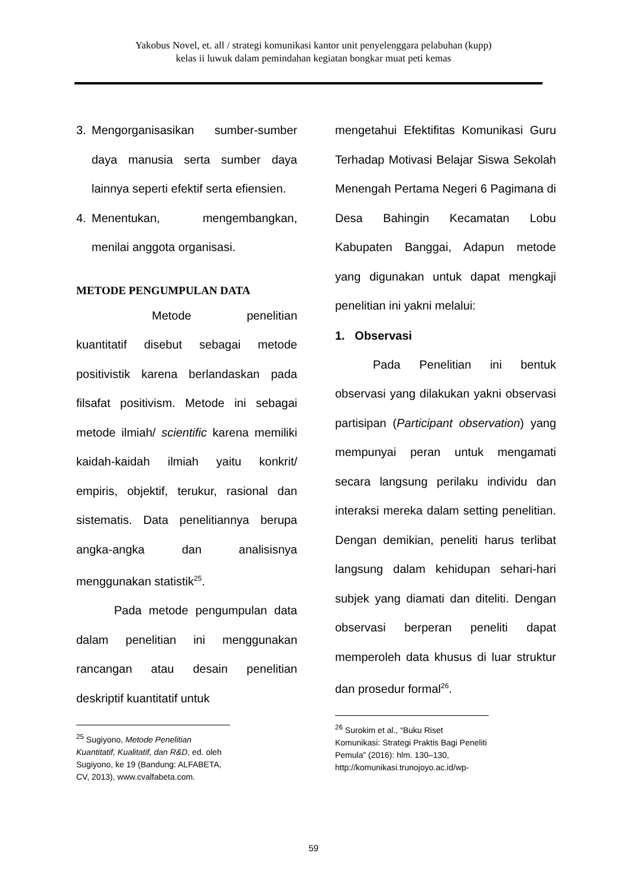Yakobus Novel, et. all / strategi komunikasi kantor unit penyelenggara pelabuhan (kupp)
kelas ii luwuk dalam pemindahan kegiatan bongkar muat peti kemas
3. Mengorganisasikan sumber-sumber daya manusia serta sumber daya lainnya seperti efektif serta efiensien.
4. Menentukan, mengembangkan, menilai anggota organisasi.
METODE PENGUMPULAN DATA
Metode penelitian kuantitatif disebut sebagai metode positivistik karena berlandaskan pada filsafat positivism. Metode ini sebagai metode ilmiah/ scientific karena memiliki kaidah-kaidah ilmiah yaitu konkrit/ empiris, objektif, terukur, rasional dan sistematis. Data penelitiannya berupa angka-angka dan analisisnya menggunakan statistik<sup>25</sup>.
Pada metode pengumpulan data dalam penelitian ini menggunakan rancangan atau desain penelitian deskriptif kuantitatif untuk
<sup>25</sup> Sugiyono, Metode Penelitian Kuantitatif, Kualitatif, dan R&D, ed. oleh Sugiyono, ke 19 (Bandung: ALFABETA, CV, 2013), www.cvalfabeta.com.
mengetahui Efektifitas Komunikasi Guru Terhadap Motivasi Belajar Siswa Sekolah Menengah Pertama Negeri 6 Pagimana di Desa Bahingin Kecamatan Lobu Kabupaten Banggai, Adapun metode yang digunakan untuk dapat mengkaji penelitian ini yakni melalui:
1. Observasi
Pada Penelitian ini bentuk observasi yang dilakukan yakni observasi partisipan (Participant observation) yang mempunyai peran untuk mengamati secara langsung perilaku individu dan interaksi mereka dalam setting penelitian. Dengan demikian, peneliti harus terlibat langsung dalam kehidupan sehari-hari subjek yang diamati dan diteliti. Dengan observasi berperan peneliti dapat memperoleh data khusus di luar struktur dan prosedur formal<sup>26</sup>.
<sup>26</sup> Surokim et al., “Buku Riset Komunikasi: Strategi Praktis Bagi Peneliti Pemula” (2016): hlm. 130–130, http://komunikasi.trunojoyo.ac.id/wp-
59